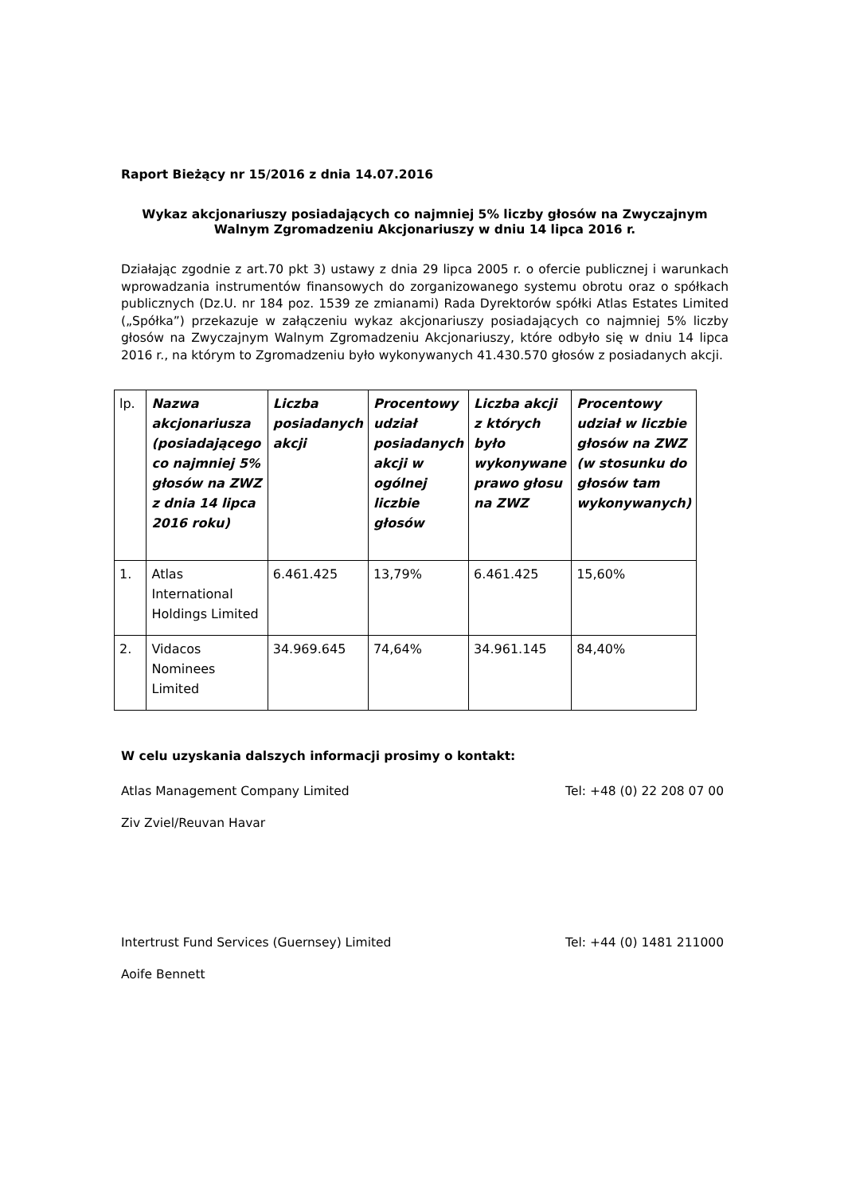Raport Bieżący nr 15/2016 z dnia 14.07.2016
Wykaz akcjonariuszy posiadających co najmniej 5% liczby głosów na Zwyczajnym Walnym Zgromadzeniu Akcjonariuszy w dniu 14 lipca 2016 r.
Działając zgodnie z art.70 pkt 3) ustawy z dnia 29 lipca 2005 r. o ofercie publicznej i warunkach wprowadzania instrumentów finansowych do zorganizowanego systemu obrotu oraz o spółkach publicznych (Dz.U. nr 184 poz. 1539 ze zmianami) Rada Dyrektorów spółki Atlas Estates Limited („Spółka”) przekazuje w załączeniu wykaz akcjonariuszy posiadających co najmniej 5% liczby głosów na Zwyczajnym Walnym Zgromadzeniu Akcjonariuszy, które odbyło się w dniu 14 lipca 2016 r., na którym to Zgromadzeniu było wykonywanych 41.430.570 głosów z posiadanych akcji.
| lp. | Nazwa akcjonariusza (posiadającego co najmniej 5% głosów na ZWZ z dnia 14 lipca 2016 roku) | Liczba posiadanych akcji | Procentowy udział posiadanych akcji w ogólnej liczbie głosów | Liczba akcji z których było wykonywane prawo głosu na ZWZ | Procentowy udział w liczbie głosów na ZWZ (w stosunku do głosów tam wykonywanych) |
| --- | --- | --- | --- | --- | --- |
| 1. | Atlas International Holdings Limited | 6.461.425 | 13,79% | 6.461.425 | 15,60% |
| 2. | Vidacos Nominees Limited | 34.969.645 | 74,64% | 34.961.145 | 84,40% |
W celu uzyskania dalszych informacji prosimy o kontakt:
Atlas Management Company Limited Tel: +48 (0) 22 208 07 00
Ziv Zviel/Reuvan Havar
Intertrust Fund Services (Guernsey) Limited Tel: +44 (0) 1481 211000
Aoife Bennett